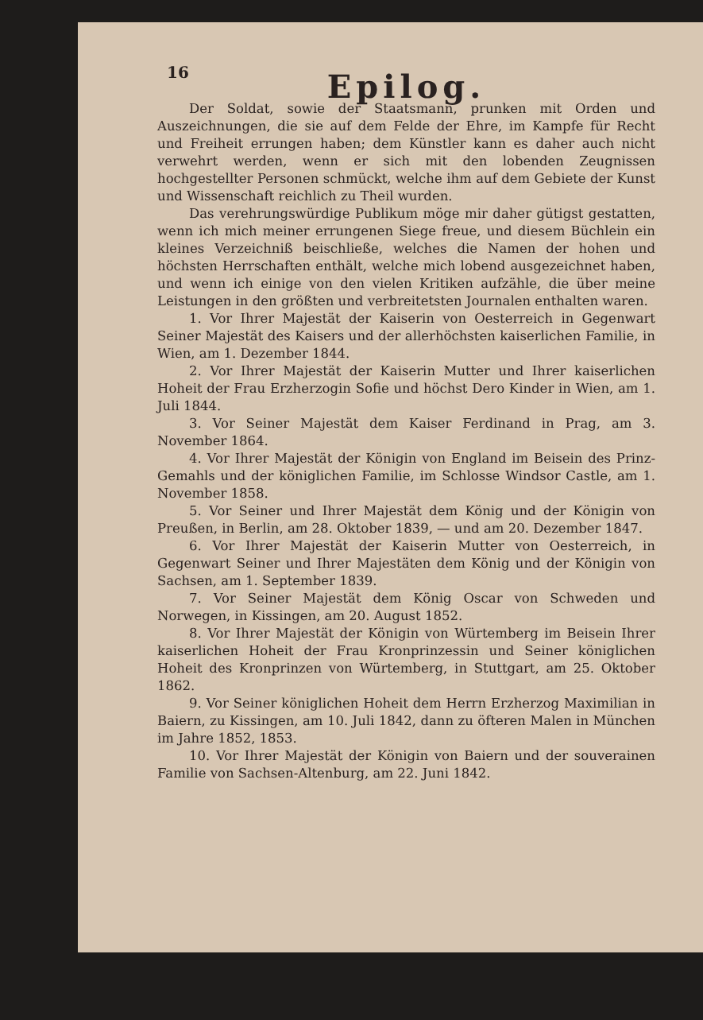16
Epilog.
Der Soldat, sowie der Staatsmann, prunken mit Orden und Auszeichnungen, die sie auf dem Felde der Ehre, im Kampfe für Recht und Freiheit errungen haben; dem Künstler kann es daher auch nicht verwehrt werden, wenn er sich mit den lobenden Zeugnissen hochgestellter Personen schmückt, welche ihm auf dem Gebiete der Kunst und Wissenschaft reichlich zu Theil wurden.
Das verehrungswürdige Publikum möge mir daher gütigst gestatten, wenn ich mich meiner errungenen Siege freue, und diesem Büchlein ein kleines Verzeichniß beischließe, welches die Namen der hohen und höchsten Herrschaften enthält, welche mich lobend ausgezeichnet haben, und wenn ich einige von den vielen Kritiken aufzähle, die über meine Leistungen in den größten und verbreitetsten Journalen enthalten waren.
1. Vor Ihrer Majestät der Kaiserin von Oesterreich in Gegenwart Seiner Majestät des Kaisers und der allerhöchsten kaiserlichen Familie, in Wien, am 1. Dezember 1844.
2. Vor Ihrer Majestät der Kaiserin Mutter und Ihrer kaiserlichen Hoheit der Frau Erzherzogin Sofie und höchst Dero Kinder in Wien, am 1. Juli 1844.
3. Vor Seiner Majestät dem Kaiser Ferdinand in Prag, am 3. November 1864.
4. Vor Ihrer Majestät der Königin von England im Beisein des Prinz-Gemahls und der königlichen Familie, im Schlosse Windsor Castle, am 1. November 1858.
5. Vor Seiner und Ihrer Majestät dem König und der Königin von Preußen, in Berlin, am 28. Oktober 1839, — und am 20. Dezember 1847.
6. Vor Ihrer Majestät der Kaiserin Mutter von Oesterreich, in Gegenwart Seiner und Ihrer Majestäten dem König und der Königin von Sachsen, am 1. September 1839.
7. Vor Seiner Majestät dem König Oscar von Schweden und Norwegen, in Kissingen, am 20. August 1852.
8. Vor Ihrer Majestät der Königin von Würtemberg im Beisein Ihrer kaiserlichen Hoheit der Frau Kronprinzessin und Seiner königlichen Hoheit des Kronprinzen von Würtemberg, in Stuttgart, am 25. Oktober 1862.
9. Vor Seiner königlichen Hoheit dem Herrn Erzherzog Maximilian in Baiern, zu Kissingen, am 10. Juli 1842, dann zu öfteren Malen in München im Jahre 1852, 1853.
10. Vor Ihrer Majestät der Königin von Baiern und der souverainen Familie von Sachsen-Altenburg, am 22. Juni 1842.